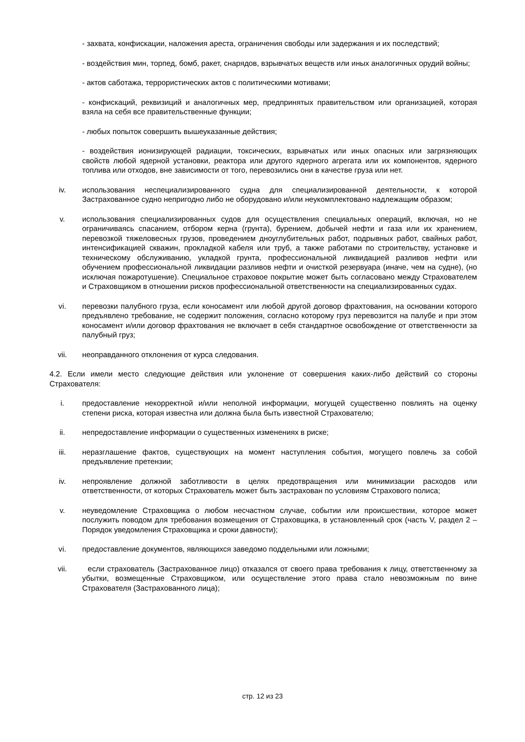- захвата, конфискации, наложения ареста, ограничения свободы или задержания и их последствий;
- воздействия мин, торпед, бомб, ракет, снарядов, взрывчатых веществ или иных аналогичных орудий войны;
- актов саботажа, террористических актов с политическими мотивами;
- конфискаций, реквизиций и аналогичных мер, предпринятых правительством или организацией, которая взяла на себя все правительственные функции;
- любых попыток совершить вышеуказанные действия;
- воздействия ионизирующей радиации, токсических, взрывчатых или иных опасных или загрязняющих свойств любой ядерной установки, реактора или другого ядерного агрегата или их компонентов, ядерного топлива или отходов, вне зависимости от того, перевозились они в качестве груза или нет.
iv. использования неспециализированного судна для специализированной деятельности, к которой Застрахованное судно непригодно либо не оборудовано и/или неукомплектовано надлежащим образом;
v. использования специализированных судов для осуществления специальных операций, включая, но не ограничиваясь спасанием, отбором керна (грунта), бурением, добычей нефти и газа или их хранением, перевозкой тяжеловесных грузов, проведением дноуглубительных работ, подрывных работ, свайных работ, интенсификацией скважин, прокладкой кабеля или труб, а также работами по строительству, установке и техническому обслуживанию, укладкой грунта, профессиональной ликвидацией разливов нефти или обучением профессиональной ликвидации разливов нефти и очисткой резервуара (иначе, чем на судне), (но исключая пожаротушение). Специальное страховое покрытие может быть согласовано между Страхователем и Страховщиком в отношении рисков профессиональной ответственности на специализированных судах.
vi. перевозки палубного груза, если коносамент или любой другой договор фрахтования, на основании которого предъявлено требование, не содержит положения, согласно которому груз перевозится на палубе и при этом коносамент и/или договор фрахтования не включает в себя стандартное освобождение от ответственности за палубный груз;
vii. неоправданного отклонения от курса следования.
4.2. Если имели место следующие действия или уклонение от совершения каких-либо действий со стороны Страхователя:
i. предоставление некорректной и/или неполной информации, могущей существенно повлиять на оценку степени риска, которая известна или должна была быть известной Страхователю;
ii. непредоставление информации о существенных изменениях в риске;
iii. неразглашение фактов, существующих на момент наступления события, могущего повлечь за собой предъявление претензии;
iv. непроявление должной заботливости в целях предотвращения или минимизации расходов или ответственности, от которых Страхователь может быть застрахован по условиям Страхового полиса;
v. неуведомление Страховщика о любом несчастном случае, событии или происшествии, которое может послужить поводом для требования возмещения от Страховщика, в установленный срок (часть V, раздел 2 – Порядок уведомления Страховщика и сроки давности);
vi. предоставление документов, являющихся заведомо поддельными или ложными;
vii. если страхователь (Застрахованное лицо) отказался от своего права требования к лицу, ответственному за убытки, возмещенные Страховщиком, или осуществление этого права стало невозможным по вине Страхователя (Застрахованного лица);
стр. 12 из 23